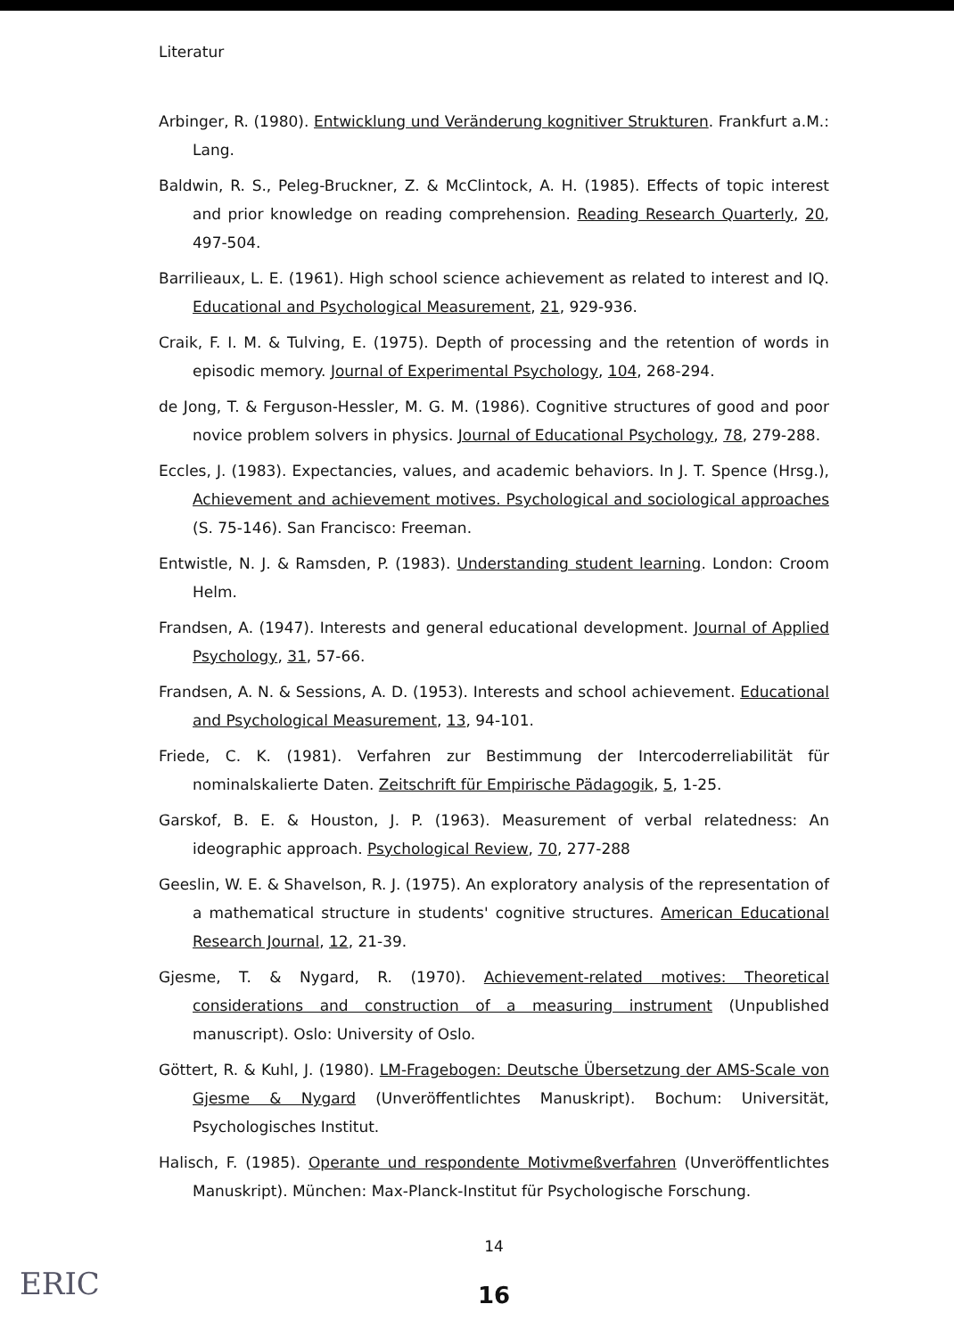Literatur
Arbinger, R. (1980). Entwicklung und Veränderung kognitiver Strukturen. Frankfurt a.M.: Lang.
Baldwin, R. S., Peleg-Bruckner, Z. & McClintock, A. H. (1985). Effects of topic interest and prior knowledge on reading comprehension. Reading Research Quarterly, 20, 497-504.
Barrilieaux, L. E. (1961). High school science achievement as related to interest and IQ. Educational and Psychological Measurement, 21, 929-936.
Craik, F. I. M. & Tulving, E. (1975). Depth of processing and the retention of words in episodic memory. Journal of Experimental Psychology, 104, 268-294.
de Jong, T. & Ferguson-Hessler, M. G. M. (1986). Cognitive structures of good and poor novice problem solvers in physics. Journal of Educational Psychology, 78, 279-288.
Eccles, J. (1983). Expectancies, values, and academic behaviors. In J. T. Spence (Hrsg.), Achievement and achievement motives. Psychological and sociological approaches (S. 75-146). San Francisco: Freeman.
Entwistle, N. J. & Ramsden, P. (1983). Understanding student learning. London: Croom Helm.
Frandsen, A. (1947). Interests and general educational development. Journal of Applied Psychology, 31, 57-66.
Frandsen, A. N. & Sessions, A. D. (1953). Interests and school achievement. Educational and Psychological Measurement, 13, 94-101.
Friede, C. K. (1981). Verfahren zur Bestimmung der Intercoderreliabilität für nominalskalierte Daten. Zeitschrift für Empirische Pädagogik, 5, 1-25.
Garskof, B. E. & Houston, J. P. (1963). Measurement of verbal relatedness: An ideographic approach. Psychological Review, 70, 277-288
Geeslin, W. E. & Shavelson, R. J. (1975). An exploratory analysis of the representation of a mathematical structure in students' cognitive structures. American Educational Research Journal, 12, 21-39.
Gjesme, T. & Nygard, R. (1970). Achievement-related motives: Theoretical considerations and construction of a measuring instrument (Unpublished manuscript). Oslo: University of Oslo.
Göttert, R. & Kuhl, J. (1980). LM-Fragebogen: Deutsche Übersetzung der AMS-Scale von Gjesme & Nygard (Unveröffentlichtes Manuskript). Bochum: Universität, Psychologisches Institut.
Halisch, F. (1985). Operante und respondente Motivmeßverfahren (Unveröffentlichtes Manuskript). München: Max-Planck-Institut für Psychologische Forschung.
14
16
ERIC